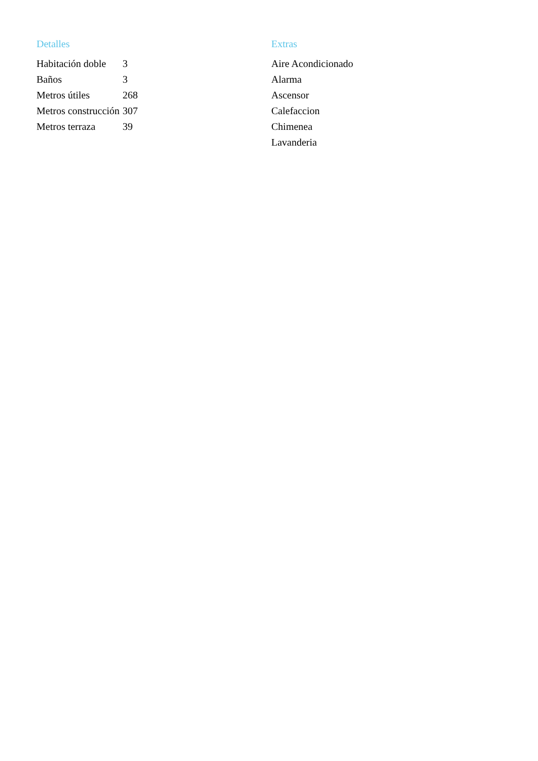Detalles
| Habitación doble | 3 |
| Baños | 3 |
| Metros útiles | 268 |
| Metros construcción | 307 |
| Metros terraza | 39 |
Extras
Aire Acondicionado
Alarma
Ascensor
Calefaccion
Chimenea
Lavanderia